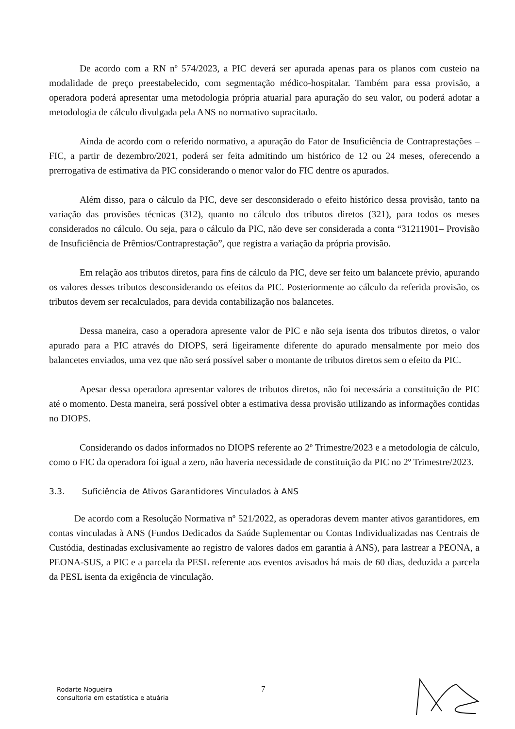De acordo com a RN nº 574/2023, a PIC deverá ser apurada apenas para os planos com custeio na modalidade de preço preestabelecido, com segmentação médico-hospitalar. Também para essa provisão, a operadora poderá apresentar uma metodologia própria atuarial para apuração do seu valor, ou poderá adotar a metodologia de cálculo divulgada pela ANS no normativo supracitado.
Ainda de acordo com o referido normativo, a apuração do Fator de Insuficiência de Contraprestações – FIC, a partir de dezembro/2021, poderá ser feita admitindo um histórico de 12 ou 24 meses, oferecendo a prerrogativa de estimativa da PIC considerando o menor valor do FIC dentre os apurados.
Além disso, para o cálculo da PIC, deve ser desconsiderado o efeito histórico dessa provisão, tanto na variação das provisões técnicas (312), quanto no cálculo dos tributos diretos (321), para todos os meses considerados no cálculo. Ou seja, para o cálculo da PIC, não deve ser considerada a conta “31211901– Provisão de Insuficiência de Prêmios/Contraprestação”, que registra a variação da própria provisão.
Em relação aos tributos diretos, para fins de cálculo da PIC, deve ser feito um balancete prévio, apurando os valores desses tributos desconsiderando os efeitos da PIC. Posteriormente ao cálculo da referida provisão, os tributos devem ser recalculados, para devida contabilização nos balancetes.
Dessa maneira, caso a operadora apresente valor de PIC e não seja isenta dos tributos diretos, o valor apurado para a PIC através do DIOPS, será ligeiramente diferente do apurado mensalmente por meio dos balancetes enviados, uma vez que não será possível saber o montante de tributos diretos sem o efeito da PIC.
Apesar dessa operadora apresentar valores de tributos diretos, não foi necessária a constituição de PIC até o momento. Desta maneira, será possível obter a estimativa dessa provisão utilizando as informações contidas no DIOPS.
Considerando os dados informados no DIOPS referente ao 2º Trimestre/2023 e a metodologia de cálculo, como o FIC da operadora foi igual a zero, não haveria necessidade de constituição da PIC no 2º Trimestre/2023.
3.3. Suficiência de Ativos Garantidores Vinculados à ANS
De acordo com a Resolução Normativa nº 521/2022, as operadoras devem manter ativos garantidores, em contas vinculadas à ANS (Fundos Dedicados da Saúde Suplementar ou Contas Individualizadas nas Centrais de Custódia, destinadas exclusivamente ao registro de valores dados em garantia à ANS), para lastrear a PEONA, a PEONA-SUS, a PIC e a parcela da PESL referente aos eventos avisados há mais de 60 dias, deduzida a parcela da PESL isenta da exigência de vinculação.
Rodarte Nogueira
consultoria em estatística e atuária
7